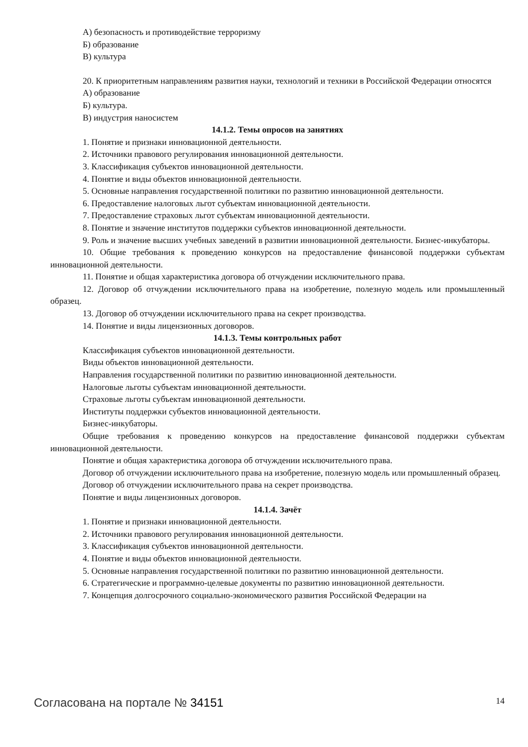А) безопасность и противодействие терроризму
Б) образование
В) культура
20. К приоритетным направлениям развития науки, технологий и техники в Российской Федерации относятся
А) образование
Б) культура.
В) индустрия наносистем
14.1.2. Темы опросов на занятиях
1. Понятие и признаки инновационной деятельности.
2. Источники правового регулирования инновационной деятельности.
3. Классификация субъектов инновационной деятельности.
4. Понятие и виды объектов инновационной деятельности.
5. Основные направления государственной политики по развитию инновационной деятельности.
6. Предоставление налоговых льгот субъектам инновационной деятельности.
7. Предоставление страховых льгот субъектам инновационной деятельности.
8. Понятие и значение институтов поддержки субъектов инновационной деятельности.
9. Роль и значение высших учебных заведений в развитии инновационной деятельности. Бизнес-инкубаторы.
10. Общие требования к проведению конкурсов на предоставление финансовой поддержки субъектам инновационной деятельности.
11. Понятие и общая характеристика договора об отчуждении исключительного права.
12. Договор об отчуждении исключительного права на изобретение, полезную модель или промышленный образец.
13. Договор об отчуждении исключительного права на секрет производства.
14. Понятие и виды лицензионных договоров.
14.1.3. Темы контрольных работ
Классификация субъектов инновационной деятельности.
Виды объектов инновационной деятельности.
Направления государственной политики по развитию инновационной деятельности.
Налоговые льготы субъектам инновационной деятельности.
Страховые льготы субъектам инновационной деятельности.
Институты поддержки субъектов инновационной деятельности.
Бизнес-инкубаторы.
Общие требования к проведению конкурсов на предоставление финансовой поддержки субъектам инновационной деятельности.
Понятие и общая характеристика договора об отчуждении исключительного права.
Договор об отчуждении исключительного права на изобретение, полезную модель или промышленный образец.
Договор об отчуждении исключительного права на секрет производства.
Понятие и виды лицензионных договоров.
14.1.4. Зачёт
1. Понятие и признаки инновационной деятельности.
2. Источники правового регулирования инновационной деятельности.
3. Классификация субъектов инновационной деятельности.
4. Понятие и виды объектов инновационной деятельности.
5. Основные направления государственной политики по развитию инновационной деятельности.
6. Стратегические и программно-целевые документы по развитию инновационной деятельности.
7. Концепция долгосрочного социально-экономического развития Российской Федерации на
Согласована на портале № 34151
14